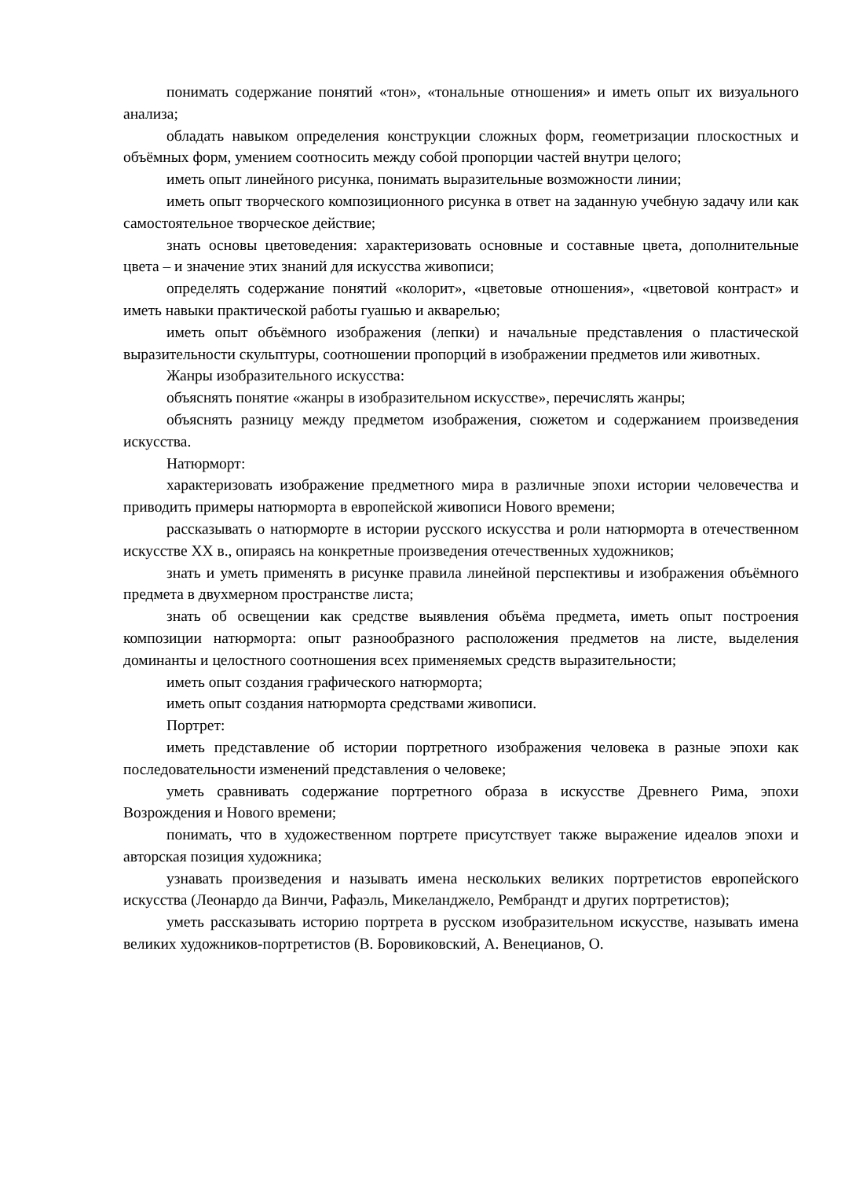понимать содержание понятий «тон», «тональные отношения» и иметь опыт их визуального анализа;
обладать навыком определения конструкции сложных форм, геометризации плоскостных и объёмных форм, умением соотносить между собой пропорции частей внутри целого;
иметь опыт линейного рисунка, понимать выразительные возможности линии;
иметь опыт творческого композиционного рисунка в ответ на заданную учебную задачу или как самостоятельное творческое действие;
знать основы цветоведения: характеризовать основные и составные цвета, дополнительные цвета – и значение этих знаний для искусства живописи;
определять содержание понятий «колорит», «цветовые отношения», «цветовой контраст» и иметь навыки практической работы гуашью и акварелью;
иметь опыт объёмного изображения (лепки) и начальные представления о пластической выразительности скульптуры, соотношении пропорций в изображении предметов или животных.
Жанры изобразительного искусства:
объяснять понятие «жанры в изобразительном искусстве», перечислять жанры;
объяснять разницу между предметом изображения, сюжетом и содержанием произведения искусства.
Натюрморт:
характеризовать изображение предметного мира в различные эпохи истории человечества и приводить примеры натюрморта в европейской живописи Нового времени;
рассказывать о натюрморте в истории русского искусства и роли натюрморта в отечественном искусстве XX в., опираясь на конкретные произведения отечественных художников;
знать и уметь применять в рисунке правила линейной перспективы и изображения объёмного предмета в двухмерном пространстве листа;
знать об освещении как средстве выявления объёма предмета, иметь опыт построения композиции натюрморта: опыт разнообразного расположения предметов на листе, выделения доминанты и целостного соотношения всех применяемых средств выразительности;
иметь опыт создания графического натюрморта;
иметь опыт создания натюрморта средствами живописи.
Портрет:
иметь представление об истории портретного изображения человека в разные эпохи как последовательности изменений представления о человеке;
уметь сравнивать содержание портретного образа в искусстве Древнего Рима, эпохи Возрождения и Нового времени;
понимать, что в художественном портрете присутствует также выражение идеалов эпохи и авторская позиция художника;
узнавать произведения и называть имена нескольких великих портретистов европейского искусства (Леонардо да Винчи, Рафаэль, Микеланджело, Рембрандт и других портретистов);
уметь рассказывать историю портрета в русском изобразительном искусстве, называть имена великих художников-портретистов (В. Боровиковский, А. Венецианов, О.